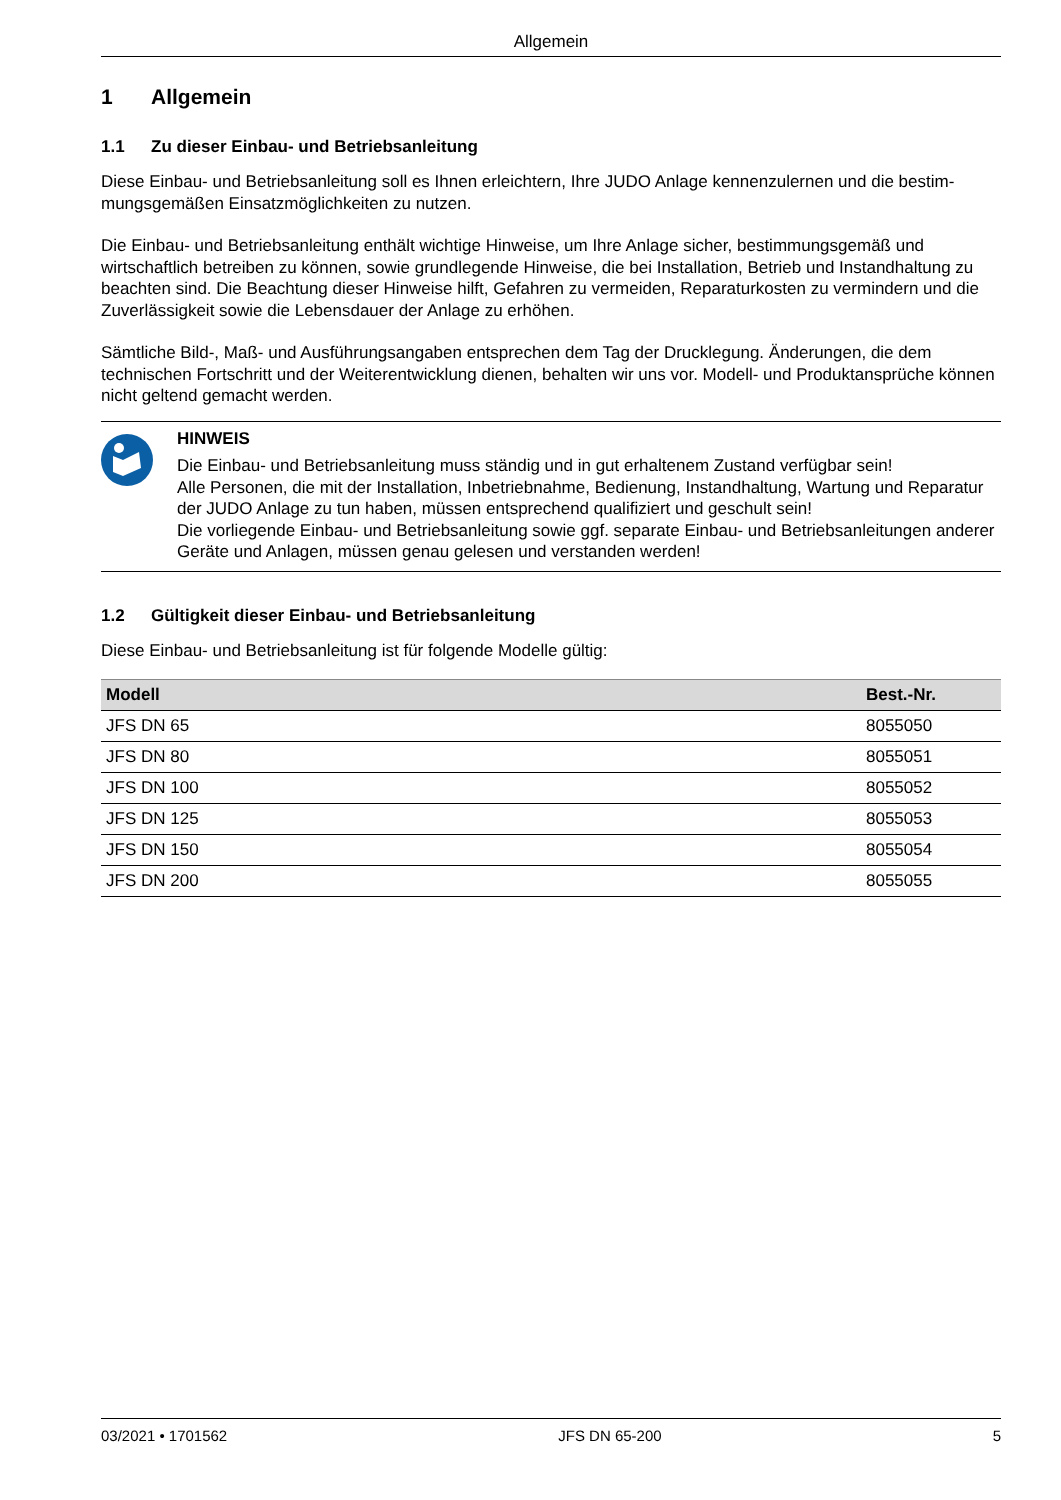Allgemein
1 Allgemein
1.1 Zu dieser Einbau- und Betriebsanleitung
Diese Einbau- und Betriebsanleitung soll es Ihnen erleichtern, Ihre JUDO Anlage kennenzulernen und die bestim­mungsgemäßen Einsatzmöglichkeiten zu nutzen.
Die Einbau- und Betriebsanleitung enthält wichtige Hinweise, um Ihre Anlage sicher, bestimmungsgemäß und wirtschaftlich betreiben zu können, sowie grundlegende Hinweise, die bei Installation, Betrieb und Instandhaltung zu beachten sind. Die Beachtung dieser Hinweise hilft, Gefahren zu vermeiden, Reparaturkosten zu vermindern und die Zuverlässigkeit sowie die Lebensdauer der Anlage zu erhöhen.
Sämtliche Bild-, Maß- und Ausführungsangaben entsprechen dem Tag der Drucklegung. Änderungen, die dem technischen Fortschritt und der Weiterentwicklung dienen, behalten wir uns vor. Modell- und Produktansprüche können nicht geltend gemacht werden.
HINWEIS
Die Einbau- und Betriebsanleitung muss ständig und in gut erhaltenem Zustand verfügbar sein!
Alle Personen, die mit der Installation, Inbetriebnahme, Bedienung, Instandhaltung, Wartung und Reparatur der JUDO Anlage zu tun haben, müssen entsprechend qualifiziert und geschult sein!
Die vorliegende Einbau- und Betriebsanleitung sowie ggf. separate Einbau- und Betriebsanleitungen anderer Geräte und Anlagen, müssen genau gelesen und verstanden werden!
1.2 Gültigkeit dieser Einbau- und Betriebsanleitung
Diese Einbau- und Betriebsanleitung ist für folgende Modelle gültig:
| Modell | Best.-Nr. |
| --- | --- |
| JFS DN 65 | 8055050 |
| JFS DN 80 | 8055051 |
| JFS DN 100 | 8055052 |
| JFS DN 125 | 8055053 |
| JFS DN 150 | 8055054 |
| JFS DN 200 | 8055055 |
03/2021 • 1701562 JFS DN 65-200 5